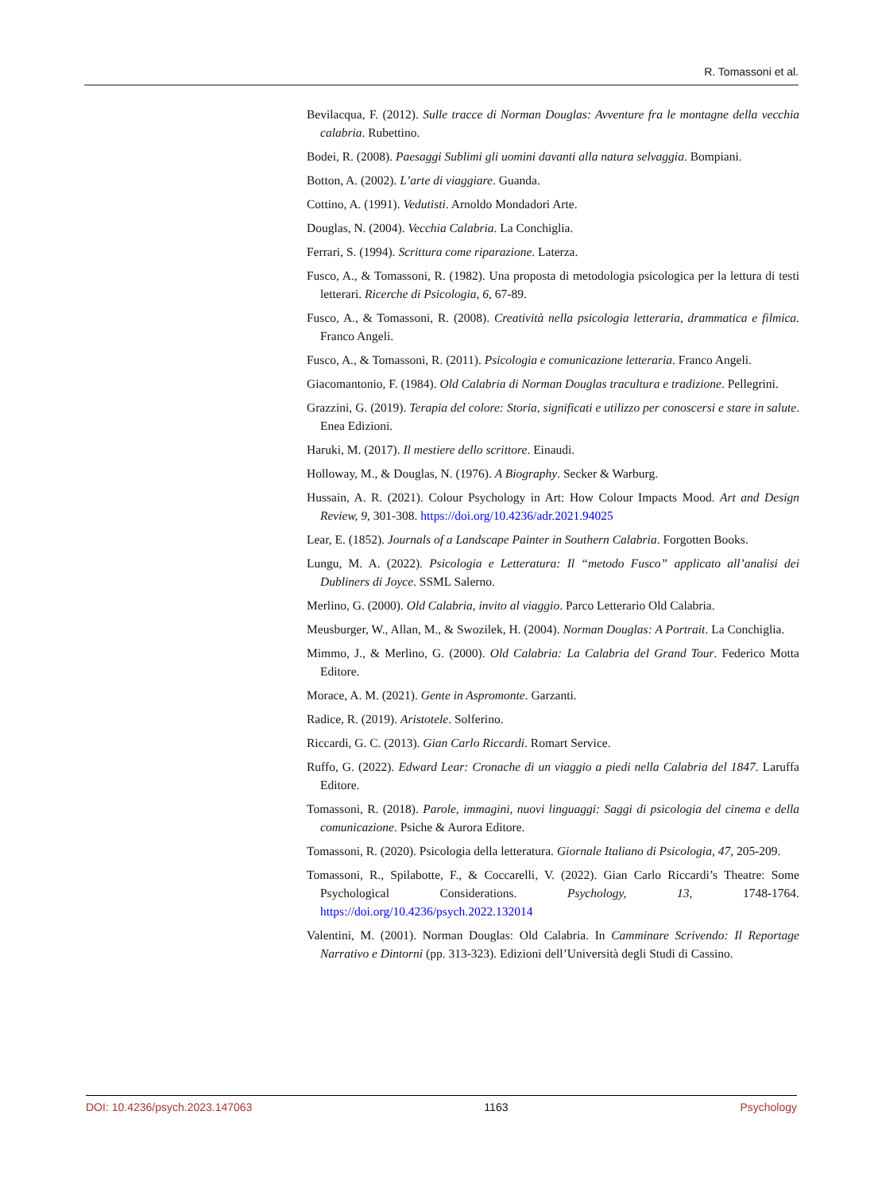R. Tomassoni et al.
Bevilacqua, F. (2012). Sulle tracce di Norman Douglas: Avventure fra le montagne della vecchia calabria. Rubettino.
Bodei, R. (2008). Paesaggi Sublimi gli uomini davanti alla natura selvaggia. Bompiani.
Botton, A. (2002). L’arte di viaggiare. Guanda.
Cottino, A. (1991). Vedutisti. Arnoldo Mondadori Arte.
Douglas, N. (2004). Vecchia Calabria. La Conchiglia.
Ferrari, S. (1994). Scrittura come riparazione. Laterza.
Fusco, A., & Tomassoni, R. (1982). Una proposta di metodologia psicologica per la lettura di testi letterari. Ricerche di Psicologia, 6, 67-89.
Fusco, A., & Tomassoni, R. (2008). Creatività nella psicologia letteraria, drammatica e filmica. Franco Angeli.
Fusco, A., & Tomassoni, R. (2011). Psicologia e comunicazione letteraria. Franco Angeli.
Giacomantonio, F. (1984). Old Calabria di Norman Douglas tracultura e tradizione. Pellegrini.
Grazzini, G. (2019). Terapia del colore: Storia, significati e utilizzo per conoscersi e stare in salute. Enea Edizioni.
Haruki, M. (2017). Il mestiere dello scrittore. Einaudi.
Holloway, M., & Douglas, N. (1976). A Biography. Secker & Warburg.
Hussain, A. R. (2021). Colour Psychology in Art: How Colour Impacts Mood. Art and Design Review, 9, 301-308. https://doi.org/10.4236/adr.2021.94025
Lear, E. (1852). Journals of a Landscape Painter in Southern Calabria. Forgotten Books.
Lungu, M. A. (2022). Psicologia e Letteratura: Il “metodo Fusco” applicato all’analisi dei Dubliners di Joyce. SSML Salerno.
Merlino, G. (2000). Old Calabria, invito al viaggio. Parco Letterario Old Calabria.
Meusburger, W., Allan, M., & Swozilek, H. (2004). Norman Douglas: A Portrait. La Conchiglia.
Mimmo, J., & Merlino, G. (2000). Old Calabria: La Calabria del Grand Tour. Federico Motta Editore.
Morace, A. M. (2021). Gente in Aspromonte. Garzanti.
Radice, R. (2019). Aristotele. Solferino.
Riccardi, G. C. (2013). Gian Carlo Riccardi. Romart Service.
Ruffo, G. (2022). Edward Lear: Cronache di un viaggio a piedi nella Calabria del 1847. Laruffa Editore.
Tomassoni, R. (2018). Parole, immagini, nuovi linguaggi: Saggi di psicologia del cinema e della comunicazione. Psiche & Aurora Editore.
Tomassoni, R. (2020). Psicologia della letteratura. Giornale Italiano di Psicologia, 47, 205-209.
Tomassoni, R., Spilabotte, F., & Coccarelli, V. (2022). Gian Carlo Riccardi’s Theatre: Some Psychological Considerations. Psychology, 13, 1748-1764. https://doi.org/10.4236/psych.2022.132014
Valentini, M. (2001). Norman Douglas: Old Calabria. In Camminare Scrivendo: Il Reportage Narrativo e Dintorni (pp. 313-323). Edizioni dell’Università degli Studi di Cassino.
DOI: 10.4236/psych.2023.147063 1163 Psychology